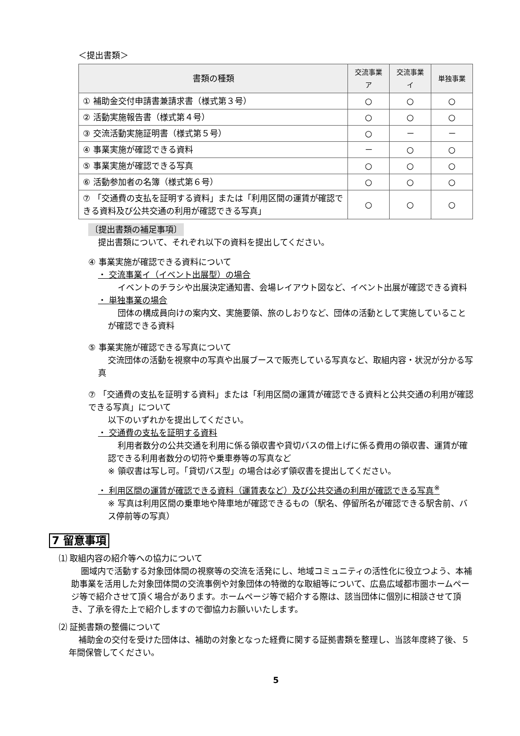＜提出書類＞
| 書類の種類 | 交流事業ア | 交流事業イ | 単独事業 |
| --- | --- | --- | --- |
| ① 補助金交付申請書兼請求書（様式第３号） | ○ | ○ | ○ |
| ② 活動実施報告書（様式第４号） | ○ | ○ | ○ |
| ③ 交流活動実施証明書（様式第５号） | ○ | － | － |
| ④ 事業実施が確認できる資料 | － | ○ | ○ |
| ⑤ 事業実施が確認できる写真 | ○ | ○ | ○ |
| ⑥ 活動参加者の名簿（様式第６号） | ○ | ○ | ○ |
| ⑦ 「交通費の支払を証明する資料」または「利用区間の運賃が確認できる資料及び公共交通の利用が確認できる写真」 | ○ | ○ | ○ |
〔提出書類の補足事項〕
提出書類について、それぞれ以下の資料を提出してください。
④ 事業実施が確認できる資料について
・ 交流事業イ（イベント出展型）の場合
イベントのチラシや出展決定通知書、会場レイアウト図など、イベント出展が確認できる資料
・ 単独事業の場合
団体の構成員向けの案内文、実施要領、旅のしおりなど、団体の活動として実施していることが確認できる資料
⑤ 事業実施が確認できる写真について
交流団体の活動を視察中の写真や出展ブースで販売している写真など、取組内容・状況が分かる写真
⑦ 「交通費の支払を証明する資料」または「利用区間の運賃が確認できる資料と公共交通の利用が確認できる写真」について
以下のいずれかを提出してください。
・ 交通費の支払を証明する資料
利用者数分の公共交通を利用に係る領収書や貸切バスの借上げに係る費用の領収書、運賃が確認できる利用者数分の切符や乗車券等の写真など
※ 領収書は写し可。「貸切バス型」の場合は必ず領収書を提出してください。
・ 利用区間の運賃が確認できる資料（運賃表など）及び公共交通の利用が確認できる写真<sup>※</sup>
※ 写真は利用区間の乗車地や降車地が確認できるもの（駅名、停留所名が確認できる駅舎前、バス停前等の写真）
7 留意事項
⑴ 取組内容の紹介等への協力について
圏域内で活動する対象団体間の視察等の交流を活発にし、地域コミュニティの活性化に役立つよう、本補助事業を活用した対象団体間の交流事例や対象団体の特徴的な取組等について、広島広域都市圏ホームページ等で紹介させて頂く場合があります。ホームページ等で紹介する際は、該当団体に個別に相談させて頂き、了承を得た上で紹介しますので御協力お願いいたします。
⑵ 証拠書類の整備について
補助金の交付を受けた団体は、補助の対象となった経費に関する証拠書類を整理し、当該年度終了後、５年間保管してください。
5